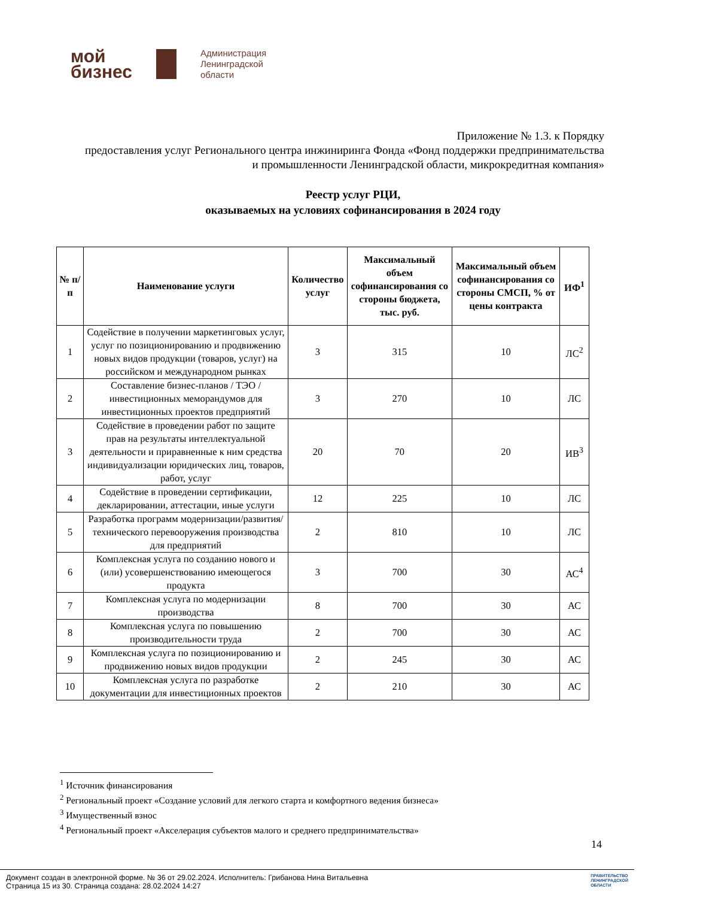мой
бизнес
Администрация
Ленинградской
области
Приложение № 1.3. к Порядку
предоставления услуг Регионального центра инжиниринга Фонда «Фонд поддержки предпринимательства и промышленности Ленинградской области, микрокредитная компания»
Реестр услуг РЦИ,
оказываемых на условиях софинансирования в 2024 году
| № п/п | Наименование услуги | Количество услуг | Максимальный объем софинансирования со стороны бюджета, тыс. руб. | Максимальный объем софинансирования со стороны СМСП, % от цены контракта | ИФ<sup>1</sup> |
| --- | --- | --- | --- | --- | --- |
| 1 | Содействие в получении маркетинговых услуг, услуг по позиционированию и продвижению новых видов продукции (товаров, услуг) на российском и международном рынках | 3 | 315 | 10 | ЛС<sup>2</sup> |
| 2 | Составление бизнес-планов / ТЭО / инвестиционных меморандумов для инвестиционных проектов предприятий | 3 | 270 | 10 | ЛС |
| 3 | Содействие в проведении работ по защите прав на результаты интеллектуальной деятельности и приравненные к ним средства индивидуализации юридических лиц, товаров, работ, услуг | 20 | 70 | 20 | ИВ<sup>3</sup> |
| 4 | Содействие в проведении сертификации, декларировании, аттестации, иные услуги | 12 | 225 | 10 | ЛС |
| 5 | Разработка программ модернизации/развития/технического перевооружения производства для предприятий | 2 | 810 | 10 | ЛС |
| 6 | Комплексная услуга по созданию нового и (или) усовершенствованию имеющегося продукта | 3 | 700 | 30 | АС<sup>4</sup> |
| 7 | Комплексная услуга по модернизации производства | 8 | 700 | 30 | АС |
| 8 | Комплексная услуга по повышению производительности труда | 2 | 700 | 30 | АС |
| 9 | Комплексная услуга по позиционированию и продвижению новых видов продукции | 2 | 245 | 30 | АС |
| 10 | Комплексная услуга по разработке документации для инвестиционных проектов | 2 | 210 | 30 | АС |
<sup>1</sup> Источник финансирования
<sup>2</sup> Региональный проект «Создание условий для легкого старта и комфортного ведения бизнеса»
<sup>3</sup> Имущественный взнос
<sup>4</sup> Региональный проект «Акселерация субъектов малого и среднего предпринимательства»
14
Документ создан в электронной форме. № 36 от 29.02.2024. Исполнитель: Грибанова Нина Витальевна
Страница 15 из 30. Страница создана: 28.02.2024 14:27
ПРАВИТЕЛЬСТВО
ЛЕНИНГРАДСКОЙ
ОБЛАСТИ